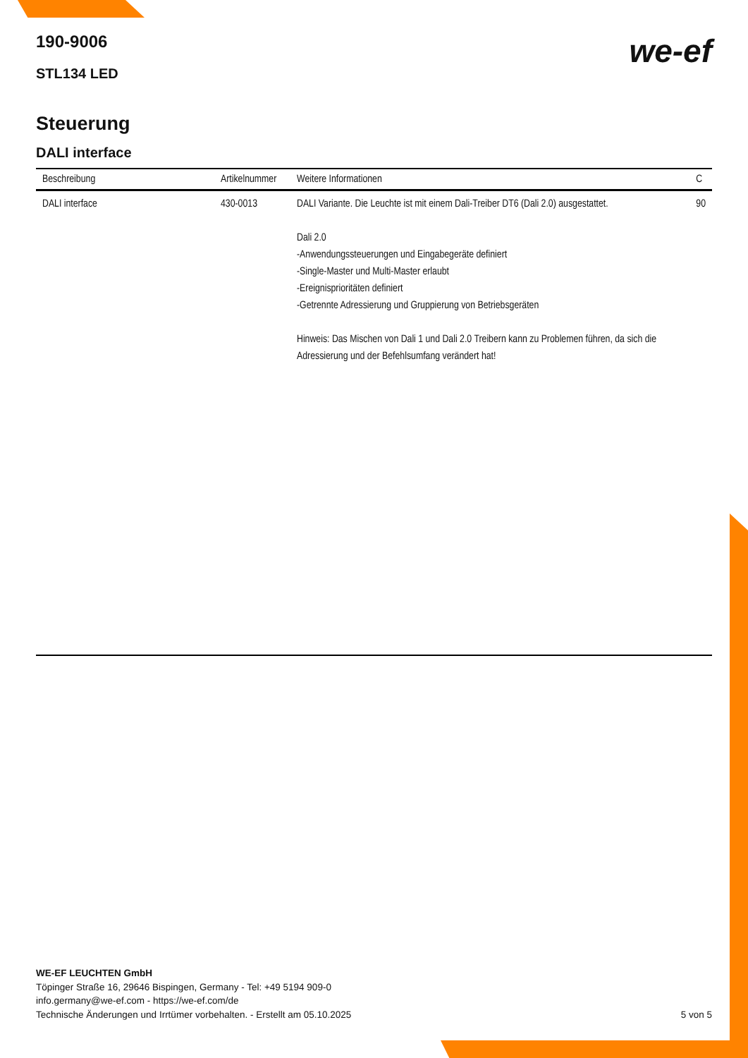we-ef
190-9006
STL134 LED
Steuerung
DALI interface
| Beschreibung | Artikelnummer | Weitere Informationen | C |
| --- | --- | --- | --- |
| DALI interface | 430-0013 | DALI Variante. Die Leuchte ist mit einem Dali-Treiber DT6 (Dali 2.0) ausgestattet. Dali 2.0 -Anwendungssteuerungen und Eingabegeräte definiert -Single-Master und Multi-Master erlaubt -Ereignisprioritäten definiert -Getrennte Adressierung und Gruppierung von Betriebsgeräten Hinweis: Das Mischen von Dali 1 und Dali 2.0 Treibern kann zu Problemen führen, da sich die Adressierung und der Befehlsumfang verändert hat! | 90 |
WE-EF LEUCHTEN GmbH
Töpinger Straße 16, 29646 Bispingen, Germany - Tel: +49 5194 909-0
info.germany@we-ef.com - https://we-ef.com/de
Technische Änderungen und Irrtümer vorbehalten. - Erstellt am 05.10.2025 5 von 5